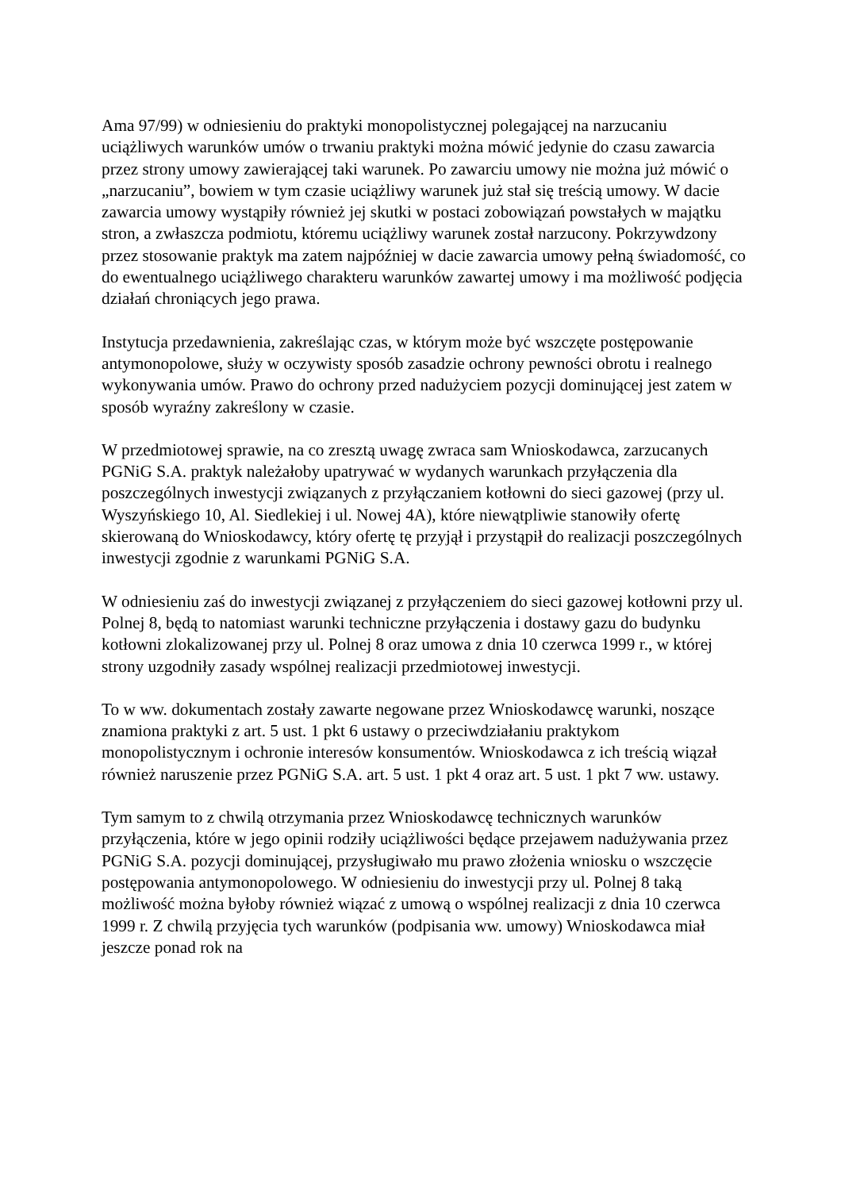Ama 97/99) w odniesieniu do praktyki monopolistycznej polegającej na narzucaniu uciążliwych warunków umów o trwaniu praktyki można mówić jedynie do czasu zawarcia przez strony umowy zawierającej taki warunek. Po zawarciu umowy nie można już mówić o „narzucaniu”, bowiem w tym czasie uciążliwy warunek już stał się treścią umowy. W dacie zawarcia umowy wystąpiły również jej skutki w postaci zobowiązań powstałych w majątku stron, a zwłaszcza podmiotu, któremu uciążliwy warunek został narzucony. Pokrzywdzony przez stosowanie praktyk ma zatem najpóźniej w dacie zawarcia umowy pełną świadomość, co do ewentualnego uciążliwego charakteru warunków zawartej umowy i ma możliwość podjęcia działań chroniących jego prawa.
Instytucja przedawnienia, zakreślając czas, w którym może być wszczęte postępowanie antymonopolowe, służy w oczywisty sposób zasadzie ochrony pewności obrotu i realnego wykonywania umów. Prawo do ochrony przed nadużyciem pozycji dominującej jest zatem w sposób wyraźny zakreślony w czasie.
W przedmiotowej sprawie, na co zresztą uwagę zwraca sam Wnioskodawca, zarzucanych PGNiG S.A. praktyk należałoby upatrywać w wydanych warunkach przyłączenia dla poszczególnych inwestycji związanych z przyłączaniem kotłowni do sieci gazowej (przy ul. Wyszyńskiego 10, Al. Siedlekiej i ul. Nowej 4A), które niewątpliwie stanowiły ofertę skierowaną do Wnioskodawcy, który ofertę tę przyjął i przystąpił do realizacji poszczególnych inwestycji zgodnie z warunkami PGNiG S.A.
W odniesieniu zaś do inwestycji związanej z przyłączeniem do sieci gazowej kotłowni przy ul. Polnej 8, będą to natomiast warunki techniczne przyłączenia i dostawy gazu do budynku kotłowni zlokalizowanej przy ul. Polnej 8 oraz umowa z dnia 10 czerwca 1999 r., w której strony uzgodniły zasady wspólnej realizacji przedmiotowej inwestycji.
To w ww. dokumentach zostały zawarte negowane przez Wnioskodawcę warunki, noszące znamiona praktyki z art. 5 ust. 1 pkt 6 ustawy o przeciwdziałaniu praktykom monopolistycznym i ochronie interesów konsumentów. Wnioskodawca z ich treścią wiązał również naruszenie przez PGNiG S.A. art. 5 ust. 1 pkt 4 oraz art. 5 ust. 1 pkt 7 ww. ustawy.
Tym samym to z chwilą otrzymania przez Wnioskodawcę technicznych warunków przyłączenia, które w jego opinii rodziły uciążliwości będące przejawem nadużywania przez PGNiG S.A. pozycji dominującej, przysługiwało mu prawo złożenia wniosku o wszczęcie postępowania antymonopolowego. W odniesieniu do inwestycji przy ul. Polnej 8 taką możliwość można byłoby również wiązać z umową o wspólnej realizacji z dnia 10 czerwca 1999 r. Z chwilą przyjęcia tych warunków (podpisania ww. umowy) Wnioskodawca miał jeszcze ponad rok na